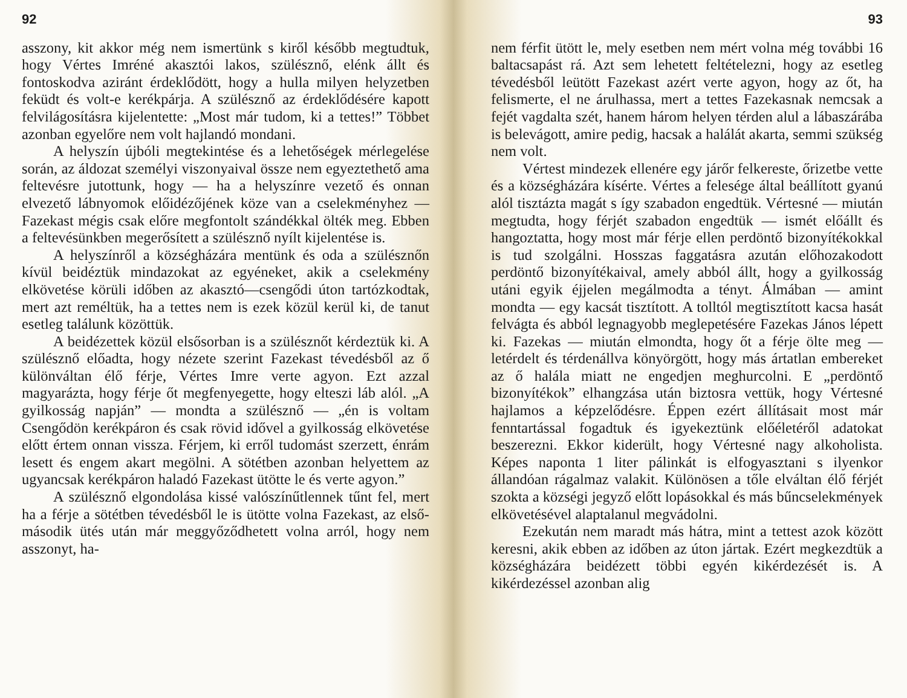92
asszony, kit akkor még nem ismertünk s kiről később megtudtuk, hogy Vértes Imréné akasztói lakos, szülésznő, elénk állt és fontoskodva aziránt érdeklődött, hogy a hulla milyen helyzetben feküdt és volt-e kerékpárja. A szülésznő az érdeklődésére kapott felvilágosításra kijelentette: „Most már tudom, ki a tettes!” Többet azonban egyelőre nem volt hajlandó mondani.
A helyszín újbóli megtekintése és a lehetőségek mérlegelése során, az áldozat személyi viszonyaival össze nem egyeztethető ama feltevésre jutottunk, hogy — ha a helyszínre vezető és onnan elvezető lábnyomok előidézőjének köze van a cselekményhez — Fazekast mégis csak előre megfontolt szándékkal ölték meg. Ebben a feltevésünkben megerősített a szülésznő nyílt kijelentése is.
A helyszínről a községházára mentünk és oda a szülésznőn kívül beidéztük mindazokat az egyéneket, akik a cselekmény elkövetése körüli időben az akasztó—csengődi úton tartózkodtak, mert azt reméltük, ha a tettes nem is ezek közül kerül ki, de tanut esetleg találunk közöttük.
A beidézettek közül elsősorban is a szülésznőt kérdeztük ki. A szülésznő előadta, hogy nézete szerint Fazekast tévedésből az ő különváltan élő férje, Vértes Imre verte agyon. Ezt azzal magyarázta, hogy férje őt megfenyegette, hogy elteszi láb alól. „A gyilkosság napján” — mondta a szülésznő — „én is voltam Csengődön kerékpáron és csak rövid idővel a gyilkosság elkövetése előtt értem onnan vissza. Férjem, ki erről tudomást szerzett, énrám lesett és engem akart megölni. A sötétben azonban helyettem az ugyancsak kerékpáron haladó Fazekast ütötte le és verte agyon.”
A szülésznő elgondolása kissé valószínűtlennek tűnt fel, mert ha a férje a sötétben tévedésből le is ütötte volna Fazekast, az első-második ütés után már meggyőződhetett volna arról, hogy nem asszonyt, ha-
93
nem férfit ütött le, mely esetben nem mért volna még további 16 baltacsapást rá. Azt sem lehetett feltételezni, hogy az esetleg tévedésből leütött Fazekast azért verte agyon, hogy az őt, ha felismerte, el ne árulhassa, mert a tettes Fazekasnak nemcsak a fejét vagdalta szét, hanem három helyen térden alul a lábaszárába is belevágott, amire pedig, hacsak a halálát akarta, semmi szükség nem volt.
Vértest mindezek ellenére egy járőr felkereste, őrizetbe vette és a községházára kísérte. Vértes a felesége által beállított gyanú alól tisztázta magát s így szabadon engedtük. Vértesné — miután megtudta, hogy férjét szabadon engedtük — ismét előállt és hangoztatta, hogy most már férje ellen perdöntő bizonyítékokkal is tud szolgálni. Hosszas faggatásra azután előhozakodott perdöntő bizonyítékaival, amely abból állt, hogy a gyilkosság utáni egyik éjjelen megálmodta a tényt. Álmában — amint mondta — egy kacsát tisztított. A tolltól megtisztított kacsa hasát felvágta és abból legnagyobb meglepetésére Fazekas János lépett ki. Fazekas — miután elmondta, hogy őt a férje ölte meg — letérdelt és térdenállva könyörgött, hogy más ártatlan embereket az ő halála miatt ne engedjen meghurcolni. E „perdöntő bizonyítékok” elhangzása után biztosra vettük, hogy Vértesné hajlamos a képzelődésre. Éppen ezért állításait most már fenntartással fogadtuk és igyekeztünk előéletéről adatokat beszerezni. Ekkor kiderült, hogy Vértesné nagy alkoholista. Képes naponta 1 liter pálinkát is elfogyasztani s ilyenkor állandóan rágalmaz valakit. Különösen a tőle elváltan élő férjét szokta a községi jegyző előtt lopásokkal és más bűncselekmények elkövetésével alaptalanul megvádolni.
Ezekután nem maradt más hátra, mint a tettest azok között keresni, akik ebben az időben az úton jártak. Ezért megkezdtük a községházára beidézett többi egyén kikérdezését is. A kikérdezéssel azonban alig